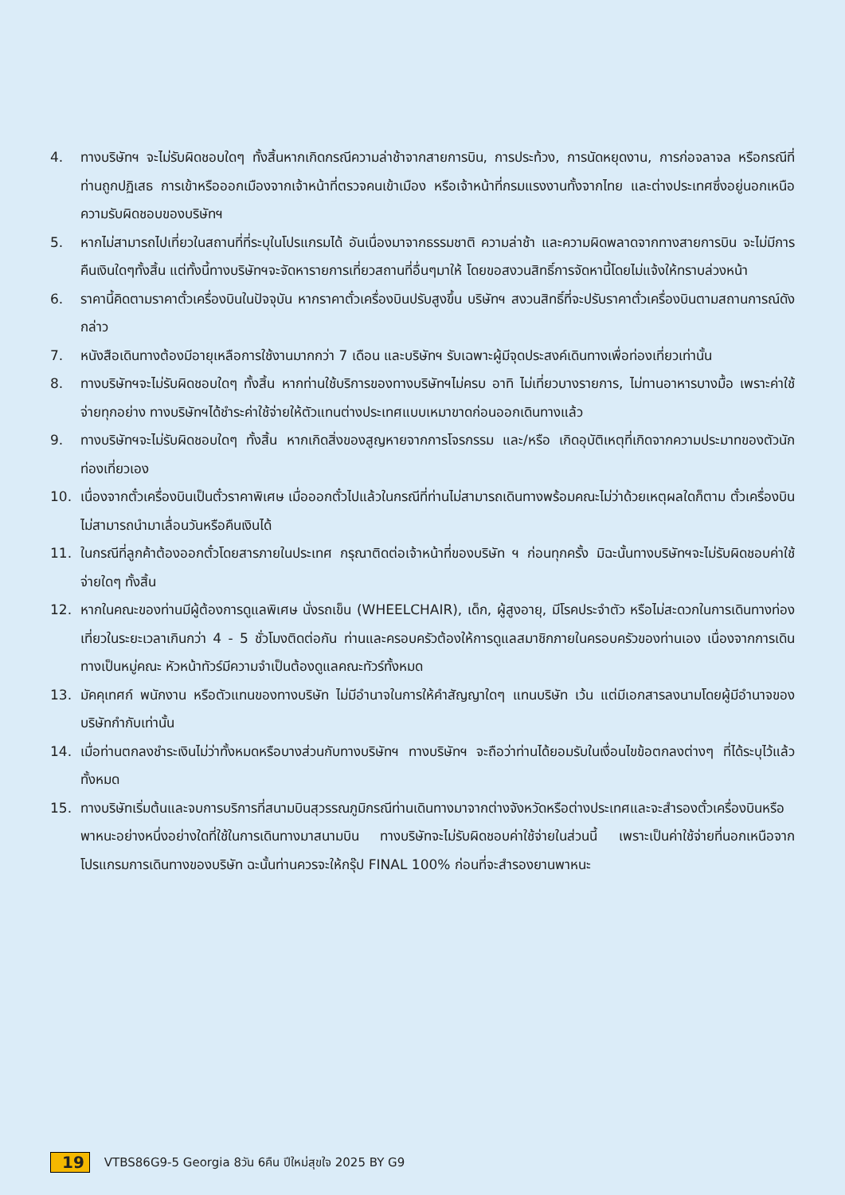4. ทางบริษัทฯ จะไม่รับผิดชอบใดๆ ทั้งสิ้นหากเกิดกรณีความล่าช้าจากสายการบิน, การประท้วง, การนัดหยุดงาน, การก่อจลาจล หรือกรณีที่ท่านถูกปฏิเสธ การเข้าหรือออกเมืองจากเจ้าหน้าที่ตรวจคนเข้าเมือง หรือเจ้าหน้าที่กรมแรงงานทั้งจากไทย และต่างประเทศซึ่งอยู่นอกเหนือความรับผิดชอบของบริษัทฯ
5. หากไม่สามารถไปเที่ยวในสถานที่ที่ระบุในโปรแกรมได้ อันเนื่องมาจากธรรมชาติ ความล่าช้า และความผิดพลาดจากทางสายการบิน จะไม่มีการคืนเงินใดๆทั้งสิ้น แต่ทั้งนี้ทางบริษัทฯจะจัดหารายการเที่ยวสถานที่อื่นๆมาให้ โดยขอสงวนสิทธิ์การจัดหานี้โดยไม่แจ้งให้ทราบล่วงหน้า
6. ราคานี้คิดตามราคาตั๋วเครื่องบินในปัจจุบัน หากราคาตั๋วเครื่องบินปรับสูงขึ้น บริษัทฯ สงวนสิทธิ์ที่จะปรับราคาตั๋วเครื่องบินตามสถานการณ์ดังกล่าว
7. หนังสือเดินทางต้องมีอายุเหลือการใช้งานมากกว่า 7 เดือน และบริษัทฯ รับเฉพาะผู้มีจุดประสงค์เดินทางเพื่อท่องเที่ยวเท่านั้น
8. ทางบริษัทฯจะไม่รับผิดชอบใดๆ ทั้งสิ้น หากท่านใช้บริการของทางบริษัทฯไม่ครบ อาทิ ไม่เที่ยวบางรายการ, ไม่ทานอาหารบางมื้อ เพราะค่าใช้จ่ายทุกอย่าง ทางบริษัทฯได้ชำระค่าใช้จ่ายให้ตัวแทนต่างประเทศแบบเหมาขาดก่อนออกเดินทางแล้ว
9. ทางบริษัทฯจะไม่รับผิดชอบใดๆ ทั้งสิ้น หากเกิดสิ่งของสูญหายจากการโจรกรรม และ/หรือ เกิดอุบัติเหตุที่เกิดจากความประมาทของตัวนักท่องเที่ยวเอง
10. เนื่องจากตั๋วเครื่องบินเป็นตั๋วราคาพิเศษ เมื่อออกตั๋วไปแล้วในกรณีที่ท่านไม่สามารถเดินทางพร้อมคณะไม่ว่าด้วยเหตุผลใดก็ตาม ตั๋วเครื่องบินไม่สามารถนำมาเลื่อนวันหรือคืนเงินได้
11. ในกรณีที่ลูกค้าต้องออกตั๋วโดยสารภายในประเทศ กรุณาติดต่อเจ้าหน้าที่ของบริษัท ฯ ก่อนทุกครั้ง มิฉะนั้นทางบริษัทฯจะไม่รับผิดชอบค่าใช้จ่ายใดๆ ทั้งสิ้น
12. หากในคณะของท่านมีผู้ต้องการดูแลพิเศษ นั่งรถเข็น (WHEELCHAIR), เด็ก, ผู้สูงอายุ, มีโรคประจำตัว หรือไม่สะดวกในการเดินทางท่องเที่ยวในระยะเวลาเกินกว่า 4 - 5 ชั่วโมงติดต่อกัน ท่านและครอบครัวต้องให้การดูแลสมาชิกภายในครอบครัวของท่านเอง เนื่องจากการเดินทางเป็นหมู่คณะ หัวหน้าทัวร์มีความจำเป็นต้องดูแลคณะทัวร์ทั้งหมด
13. มัคคุเทศก์ พนักงาน หรือตัวแทนของทางบริษัท ไม่มีอำนาจในการให้คำสัญญาใดๆ แทนบริษัท เว้น แต่มีเอกสารลงนามโดยผู้มีอำนาจของบริษัทกำกับเท่านั้น
14. เมื่อท่านตกลงชำระเงินไม่ว่าทั้งหมดหรือบางส่วนกับทางบริษัทฯ ทางบริษัทฯ จะถือว่าท่านได้ยอมรับในเงื่อนไขข้อตกลงต่างๆ ที่ได้ระบุไว้แล้วทั้งหมด
15. ทางบริษัทเริ่มต้นและจบการบริการที่สนามบินสุวรรณภูมิกรณีท่านเดินทางมาจากต่างจังหวัดหรือต่างประเทศและจะสำรองตั๋วเครื่องบินหรือพาหนะอย่างหนึ่งอย่างใดที่ใช้ในการเดินทางมาสนามบิน ทางบริษัทจะไม่รับผิดชอบค่าใช้จ่ายในส่วนนี้ เพราะเป็นค่าใช้จ่ายที่นอกเหนือจากโปรแกรมการเดินทางของบริษัท ฉะนั้นท่านควรจะให้กรุ๊ป FINAL 100% ก่อนที่จะสำรองยานพาหนะ
19 VTBS86G9-5 Georgia 8วัน 6คืน ปีใหม่สุขใจ 2025 BY G9